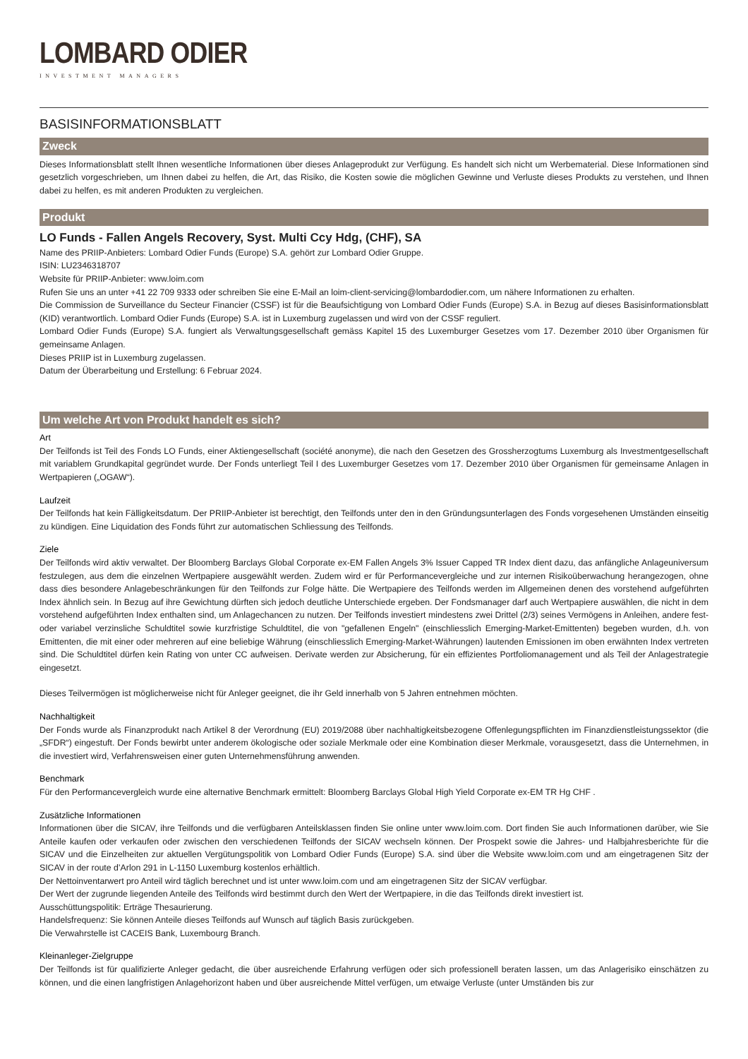LOMBARD ODIER
INVESTMENT MANAGERS
BASISINFORMATIONSBLATT
Zweck
Dieses Informationsblatt stellt Ihnen wesentliche Informationen über dieses Anlageprodukt zur Verfügung. Es handelt sich nicht um Werbematerial. Diese Informationen sind gesetzlich vorgeschrieben, um Ihnen dabei zu helfen, die Art, das Risiko, die Kosten sowie die möglichen Gewinne und Verluste dieses Produkts zu verstehen, und Ihnen dabei zu helfen, es mit anderen Produkten zu vergleichen.
Produkt
LO Funds - Fallen Angels Recovery, Syst. Multi Ccy Hdg, (CHF), SA
Name des PRIIP-Anbieters: Lombard Odier Funds (Europe) S.A. gehört zur Lombard Odier Gruppe.
ISIN: LU2346318707
Website für PRIIP-Anbieter: www.loim.com
Rufen Sie uns an unter +41 22 709 9333 oder schreiben Sie eine E-Mail an loim-client-servicing@lombardodier.com, um nähere Informationen zu erhalten.
Die Commission de Surveillance du Secteur Financier (CSSF) ist für die Beaufsichtigung von Lombard Odier Funds (Europe) S.A. in Bezug auf dieses Basisinformationsblatt (KID) verantwortlich. Lombard Odier Funds (Europe) S.A. ist in Luxemburg zugelassen und wird von der CSSF reguliert.
Lombard Odier Funds (Europe) S.A. fungiert als Verwaltungsgesellschaft gemäss Kapitel 15 des Luxemburger Gesetzes vom 17. Dezember 2010 über Organismen für gemeinsame Anlagen.
Dieses PRIIP ist in Luxemburg zugelassen.
Datum der Überarbeitung und Erstellung: 6 Februar 2024.
Um welche Art von Produkt handelt es sich?
Art
Der Teilfonds ist Teil des Fonds LO Funds, einer Aktiengesellschaft (société anonyme), die nach den Gesetzen des Grossherzogtums Luxemburg als Investmentgesellschaft mit variablem Grundkapital gegründet wurde. Der Fonds unterliegt Teil I des Luxemburger Gesetzes vom 17. Dezember 2010 über Organismen für gemeinsame Anlagen in Wertpapieren („OGAW“).
Laufzeit
Der Teilfonds hat kein Fälligkeitsdatum. Der PRIIP-Anbieter ist berechtigt, den Teilfonds unter den in den Gründungsunterlagen des Fonds vorgesehenen Umständen einseitig zu kündigen. Eine Liquidation des Fonds führt zur automatischen Schliessung des Teilfonds.
Ziele
Der Teilfonds wird aktiv verwaltet. Der Bloomberg Barclays Global Corporate ex-EM Fallen Angels 3% Issuer Capped TR Index dient dazu, das anfängliche Anlageuniversum festzulegen, aus dem die einzelnen Wertpapiere ausgewählt werden. Zudem wird er für Performancevergleiche und zur internen Risikoüberwachung herangezogen, ohne dass dies besondere Anlagebeschränkungen für den Teilfonds zur Folge hätte. Die Wertpapiere des Teilfonds werden im Allgemeinen denen des vorstehend aufgeführten Index ähnlich sein. In Bezug auf ihre Gewichtung dürften sich jedoch deutliche Unterschiede ergeben. Der Fondsmanager darf auch Wertpapiere auswählen, die nicht in dem vorstehend aufgeführten Index enthalten sind, um Anlagechancen zu nutzen. Der Teilfonds investiert mindestens zwei Drittel (2/3) seines Vermögens in Anleihen, andere fest- oder variabel verzinsliche Schuldtitel sowie kurzfristige Schuldtitel, die von "gefallenen Engeln" (einschliesslich Emerging-Market-Emittenten) begeben wurden, d.h. von Emittenten, die mit einer oder mehreren auf eine beliebige Währung (einschliesslich Emerging-Market-Währungen) lautenden Emissionen im oben erwähnten Index vertreten sind. Die Schuldtitel dürfen kein Rating von unter CC aufweisen. Derivate werden zur Absicherung, für ein effizientes Portfoliomanagement und als Teil der Anlagestrategie eingesetzt.
Dieses Teilvermögen ist möglicherweise nicht für Anleger geeignet, die ihr Geld innerhalb von 5 Jahren entnehmen möchten.
Nachhaltigkeit
Der Fonds wurde als Finanzprodukt nach Artikel 8 der Verordnung (EU) 2019/2088 über nachhaltigkeitsbezogene Offenlegungspflichten im Finanzdienstleistungssektor (die „SFDR“) eingestuft. Der Fonds bewirbt unter anderem ökologische oder soziale Merkmale oder eine Kombination dieser Merkmale, vorausgesetzt, dass die Unternehmen, in die investiert wird, Verfahrensweisen einer guten Unternehmensführung anwenden.
Benchmark
Für den Performancevergleich wurde eine alternative Benchmark ermittelt: Bloomberg Barclays Global High Yield Corporate ex-EM TR Hg CHF .
Zusätzliche Informationen
Informationen über die SICAV, ihre Teilfonds und die verfügbaren Anteilsklassen finden Sie online unter www.loim.com. Dort finden Sie auch Informationen darüber, wie Sie Anteile kaufen oder verkaufen oder zwischen den verschiedenen Teilfonds der SICAV wechseln können. Der Prospekt sowie die Jahres- und Halbjahresberichte für die SICAV und die Einzelheiten zur aktuellen Vergütungspolitik von Lombard Odier Funds (Europe) S.A. sind über die Website www.loim.com und am eingetragenen Sitz der SICAV in der route d’Arlon 291 in L-1150 Luxemburg kostenlos erhältlich.
Der Nettoinventarwert pro Anteil wird täglich berechnet und ist unter www.loim.com und am eingetragenen Sitz der SICAV verfügbar.
Der Wert der zugrunde liegenden Anteile des Teilfonds wird bestimmt durch den Wert der Wertpapiere, in die das Teilfonds direkt investiert ist.
Ausschüttungspolitik: Erträge Thesaurierung.
Handelsfrequenz: Sie können Anteile dieses Teilfonds auf Wunsch auf täglich Basis zurückgeben.
Die Verwahrstelle ist CACEIS Bank, Luxembourg Branch.
Kleinanleger-Zielgruppe
Der Teilfonds ist für qualifizierte Anleger gedacht, die über ausreichende Erfahrung verfügen oder sich professionell beraten lassen, um das Anlagerisiko einschätzen zu können, und die einen langfristigen Anlagehorizont haben und über ausreichende Mittel verfügen, um etwaige Verluste (unter Umständen bis zur